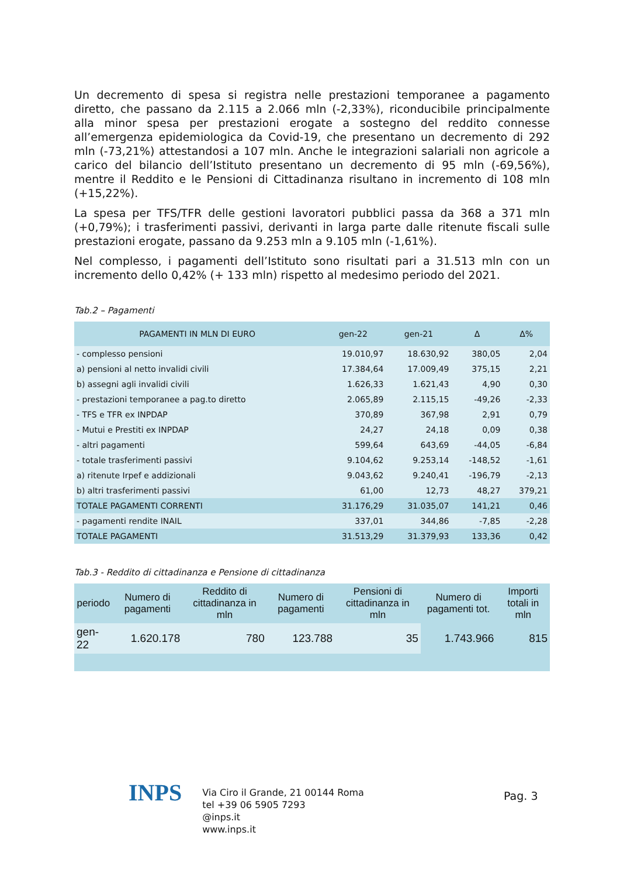Un decremento di spesa si registra nelle prestazioni temporanee a pagamento diretto, che passano da 2.115 a 2.066 mln (-2,33%), riconducibile principalmente alla minor spesa per prestazioni erogate a sostegno del reddito connesse all’emergenza epidemiologica da Covid-19, che presentano un decremento di 292 mln (-73,21%) attestandosi a 107 mln. Anche le integrazioni salariali non agricole a carico del bilancio dell’Istituto presentano un decremento di 95 mln (-69,56%), mentre il Reddito e le Pensioni di Cittadinanza risultano in incremento di 108 mln (+15,22%).
La spesa per TFS/TFR delle gestioni lavoratori pubblici passa da 368 a 371 mln (+0,79%); i trasferimenti passivi, derivanti in larga parte dalle ritenute fiscali sulle prestazioni erogate, passano da 9.253 mln a 9.105 mln (-1,61%).
Nel complesso, i pagamenti dell’Istituto sono risultati pari a 31.513 mln con un incremento dello 0,42% (+ 133 mln) rispetto al medesimo periodo del 2021.
Tab.2 – Pagamenti
| PAGAMENTI IN MLN DI EURO | gen-22 | gen-21 | Δ | Δ% |
| --- | --- | --- | --- | --- |
| - complesso pensioni | 19.010,97 | 18.630,92 | 380,05 | 2,04 |
| a) pensioni al netto invalidi civili | 17.384,64 | 17.009,49 | 375,15 | 2,21 |
| b) assegni agli invalidi civili | 1.626,33 | 1.621,43 | 4,90 | 0,30 |
| - prestazioni temporanee a pag.to diretto | 2.065,89 | 2.115,15 | -49,26 | -2,33 |
| - TFS e TFR ex INPDAP | 370,89 | 367,98 | 2,91 | 0,79 |
| - Mutui e Prestiti ex INPDAP | 24,27 | 24,18 | 0,09 | 0,38 |
| - altri pagamenti | 599,64 | 643,69 | -44,05 | -6,84 |
| - totale trasferimenti passivi | 9.104,62 | 9.253,14 | -148,52 | -1,61 |
| a) ritenute Irpef e addizionali | 9.043,62 | 9.240,41 | -196,79 | -2,13 |
| b) altri trasferimenti passivi | 61,00 | 12,73 | 48,27 | 379,21 |
| TOTALE PAGAMENTI CORRENTI | 31.176,29 | 31.035,07 | 141,21 | 0,46 |
| - pagamenti rendite INAIL | 337,01 | 344,86 | -7,85 | -2,28 |
| TOTALE PAGAMENTI | 31.513,29 | 31.379,93 | 133,36 | 0,42 |
Tab.3 - Reddito di cittadinanza e Pensione di cittadinanza
| periodo | Numero di pagamenti | Reddito di cittadinanza in mln | Numero di pagamenti | Pensioni di cittadinanza in mln | Numero di pagamenti tot. | Importi totali in mln |
| --- | --- | --- | --- | --- | --- | --- |
| gen-22 | 1.620.178 | 780 | 123.788 | 35 | 1.743.966 | 815 |
INPS
Via Ciro il Grande, 21 00144 Roma
tel +39 06 5905 7293
@inps.it
www.inps.it
Pag. 3